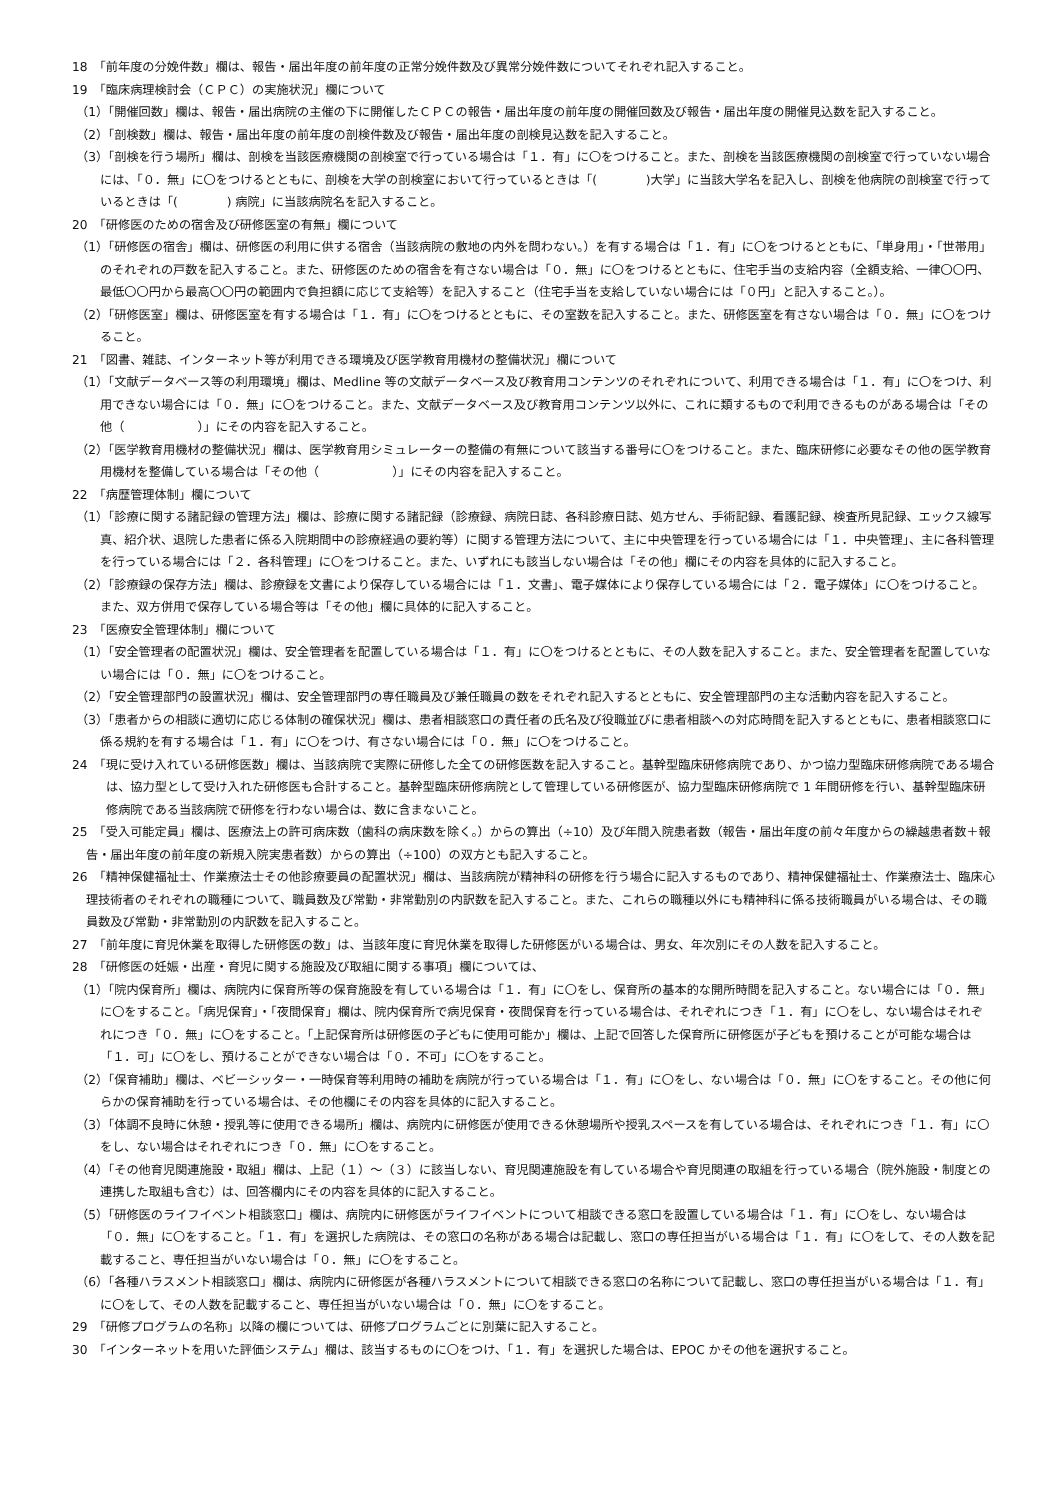18　「前年度の分娩件数」欄は、報告・届出年度の前年度の正常分娩件数及び異常分娩件数についてそれぞれ記入すること。
19　「臨床病理検討会（ＣＰＣ）の実施状況」欄について
（1）「開催回数」欄は、報告・届出病院の主催の下に開催したＣＰＣの報告・届出年度の前年度の開催回数及び報告・届出年度の開催見込数を記入すること。
（2）「剖検数」欄は、報告・届出年度の前年度の剖検件数及び報告・届出年度の剖検見込数を記入すること。
（3）「剖検を行う場所」欄は、剖検を当該医療機関の剖検室で行っている場合は「１．有」に〇をつけること。また、剖検を当該医療機関の剖検室で行っていない場合には、「０．無」に〇をつけるとともに、剖検を大学の剖検室において行っているときは「(　　　　)大学」に当該大学名を記入し、剖検を他病院の剖検室で行っているときは「(　　　　) 病院」に当該病院名を記入すること。
20　「研修医のための宿舎及び研修医室の有無」欄について
（1）「研修医の宿舎」欄は、研修医の利用に供する宿舎（当該病院の敷地の内外を問わない。）を有する場合は「１．有」に〇をつけるとともに、「単身用」・「世帯用」のそれぞれの戸数を記入すること。また、研修医のための宿舎を有さない場合は「０．無」に〇をつけるとともに、住宅手当の支給内容（全額支給、一律〇〇円、最低〇〇円から最高〇〇円の範囲内で負担額に応じて支給等）を記入すること（住宅手当を支給していない場合には「０円」と記入すること。）。
（2）「研修医室」欄は、研修医室を有する場合は「１．有」に〇をつけるとともに、その室数を記入すること。また、研修医室を有さない場合は「０．無」に〇をつけること。
21　「図書、雑誌、インターネット等が利用できる環境及び医学教育用機材の整備状況」欄について
（1）「文献データベース等の利用環境」欄は、Medline 等の文献データベース及び教育用コンテンツのそれぞれについて、利用できる場合は「１．有」に〇をつけ、利用できない場合には「０．無」に〇をつけること。また、文献データベース及び教育用コンテンツ以外に、これに類するもので利用できるものがある場合は「その他（　　　　　　）」にその内容を記入すること。
（2）「医学教育用機材の整備状況」欄は、医学教育用シミュレーターの整備の有無について該当する番号に〇をつけること。また、臨床研修に必要なその他の医学教育用機材を整備している場合は「その他（　　　　　　）」にその内容を記入すること。
22　「病歴管理体制」欄について
（1）「診療に関する諸記録の管理方法」欄は、診療に関する諸記録（診療録、病院日誌、各科診療日誌、処方せん、手術記録、看護記録、検査所見記録、エックス線写真、紹介状、退院した患者に係る入院期間中の診療経過の要約等）に関する管理方法について、主に中央管理を行っている場合には「１．中央管理」、主に各科管理を行っている場合には「２．各科管理」に〇をつけること。また、いずれにも該当しない場合は「その他」欄にその内容を具体的に記入すること。
（2）「診療録の保存方法」欄は、診療録を文書により保存している場合には「１．文書」、電子媒体により保存している場合には「２．電子媒体」に〇をつけること。また、双方併用で保存している場合等は「その他」欄に具体的に記入すること。
23　「医療安全管理体制」欄について
（1）「安全管理者の配置状況」欄は、安全管理者を配置している場合は「１．有」に〇をつけるとともに、その人数を記入すること。また、安全管理者を配置していない場合には「０．無」に〇をつけること。
（2）「安全管理部門の設置状況」欄は、安全管理部門の専任職員及び兼任職員の数をそれぞれ記入するとともに、安全管理部門の主な活動内容を記入すること。
（3）「患者からの相談に適切に応じる体制の確保状況」欄は、患者相談窓口の責任者の氏名及び役職並びに患者相談への対応時間を記入するとともに、患者相談窓口に係る規約を有する場合は「１．有」に〇をつけ、有さない場合には「０．無」に〇をつけること。
24　「現に受け入れている研修医数」欄は、当該病院で実際に研修した全ての研修医数を記入すること。基幹型臨床研修病院であり、かつ協力型臨床研修病院である場合は、協力型として受け入れた研修医も合計すること。基幹型臨床研修病院として管理している研修医が、協力型臨床研修病院で 1 年間研修を行い、基幹型臨床研修病院である当該病院で研修を行わない場合は、数に含まないこと。
25　「受入可能定員」欄は、医療法上の許可病床数（歯科の病床数を除く。）からの算出（÷10）及び年間入院患者数（報告・届出年度の前々年度からの繰越患者数＋報告・届出年度の前年度の新規入院実患者数）からの算出（÷100）の双方とも記入すること。
26　「精神保健福祉士、作業療法士その他診療要員の配置状況」欄は、当該病院が精神科の研修を行う場合に記入するものであり、精神保健福祉士、作業療法士、臨床心理技術者のそれぞれの職種について、職員数及び常勤・非常勤別の内訳数を記入すること。また、これらの職種以外にも精神科に係る技術職員がいる場合は、その職員数及び常勤・非常勤別の内訳数を記入すること。
27　「前年度に育児休業を取得した研修医の数」は、当該年度に育児休業を取得した研修医がいる場合は、男女、年次別にその人数を記入すること。
28　「研修医の妊娠・出産・育児に関する施設及び取組に関する事項」欄については、
（1）「院内保育所」欄は、病院内に保育所等の保育施設を有している場合は「１．有」に〇をし、保育所の基本的な開所時間を記入すること。ない場合には「０．無」に〇をすること。「病児保育」・「夜間保育」欄は、院内保育所で病児保育・夜間保育を行っている場合は、それぞれにつき「１．有」に〇をし、ない場合はそれぞれにつき「０．無」に〇をすること。「上記保育所は研修医の子どもに使用可能か」欄は、上記で回答した保育所に研修医が子どもを預けることが可能な場合は「１．可」に〇をし、預けることができない場合は「０．不可」に〇をすること。
（2）「保育補助」欄は、ベビーシッター・一時保育等利用時の補助を病院が行っている場合は「１．有」に〇をし、ない場合は「０．無」に〇をすること。その他に何らかの保育補助を行っている場合は、その他欄にその内容を具体的に記入すること。
（3）「体調不良時に休憩・授乳等に使用できる場所」欄は、病院内に研修医が使用できる休憩場所や授乳スペースを有している場合は、それぞれにつき「１．有」に〇をし、ない場合はそれぞれにつき「０．無」に〇をすること。
（4）「その他育児関連施設・取組」欄は、上記（１）～（３）に該当しない、育児関連施設を有している場合や育児関連の取組を行っている場合（院外施設・制度との連携した取組も含む）は、回答欄内にその内容を具体的に記入すること。
（5）「研修医のライフイベント相談窓口」欄は、病院内に研修医がライフイベントについて相談できる窓口を設置している場合は「１．有」に〇をし、ない場合は「０．無」に〇をすること。「１．有」を選択した病院は、その窓口の名称がある場合は記載し、窓口の専任担当がいる場合は「１．有」に〇をして、その人数を記載すること、専任担当がいない場合は「０．無」に〇をすること。
（6）「各種ハラスメント相談窓口」欄は、病院内に研修医が各種ハラスメントについて相談できる窓口の名称について記載し、窓口の専任担当がいる場合は「１．有」に〇をして、その人数を記載すること、専任担当がいない場合は「０．無」に〇をすること。
29　「研修プログラムの名称」以降の欄については、研修プログラムごとに別葉に記入すること。
30　「インターネットを用いた評価システム」欄は、該当するものに〇をつけ、「１．有」を選択した場合は、EPOC かその他を選択すること。